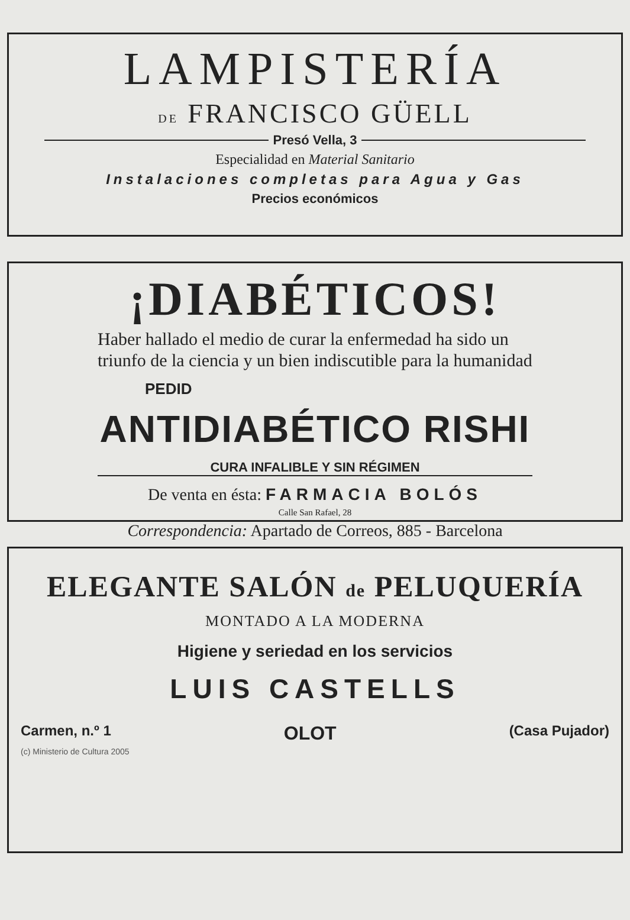LAMPISTERÍA
DE FRANCISCO GÜELL
Presó Vella, 3
Especialidad en Material Sanitario
Instalaciones completas para Agua y Gas
Precios económicos
¡DIABÉTICOS!
Haber hallado el medio de curar la enfermedad ha sido un triunfo de la ciencia y un bien indiscutible para la humanidad
PEDID
ANTIDIABÉTICO RISHI
CURA INFALIBLE Y SIN RÉGIMEN
De venta en ésta: FARMACIA BOLÓS
Calle San Rafael, 28
Correspondencia: Apartado de Correos, 885 - Barcelona
ELEGANTE SALÓN de PELUQUERÍA
MONTADO A LA MODERNA
Higiene y seriedad en los servicios
LUIS CASTELLS
Carmen, n.º 1 OLOT (Casa Pujador)
(c) Ministerio de Cultura 2005